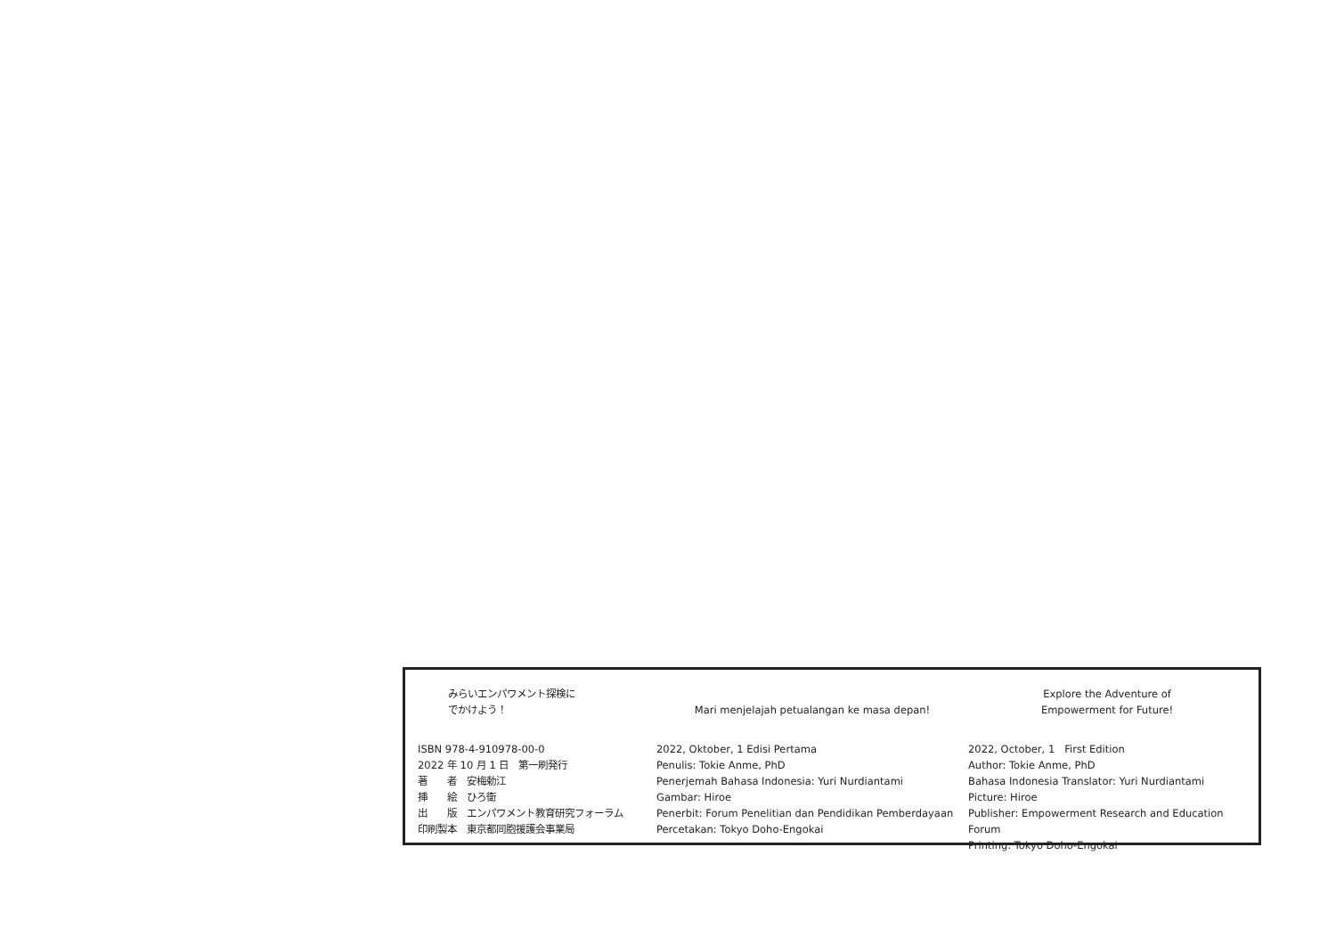みらいエンパワメント探検に
でかけよう！
ISBN 978-4-910978-00-0
2022 年 10 月 1 日　第一刷発行
著　　者　安梅勅江
挿　　絵　ひろ衛
出　　版　エンパワメント教育研究フォーラム
印刷製本　東京都同胞援護会事業局
Mari menjelajah petualangan ke masa depan!
2022, Oktober, 1 Edisi Pertama
Penulis: Tokie Anme, PhD
Penerjemah Bahasa Indonesia: Yuri Nurdiantami
Gambar: Hiroe
Penerbit: Forum Penelitian dan Pendidikan Pemberdayaan
Percetakan: Tokyo Doho-Engokai
Explore the Adventure of
Empowerment for Future!
2022, October, 1 First Edition
Author: Tokie Anme, PhD
Bahasa Indonesia Translator: Yuri Nurdiantami
Picture: Hiroe
Publisher: Empowerment Research and Education Forum
Printing: Tokyo Doho-Engokai